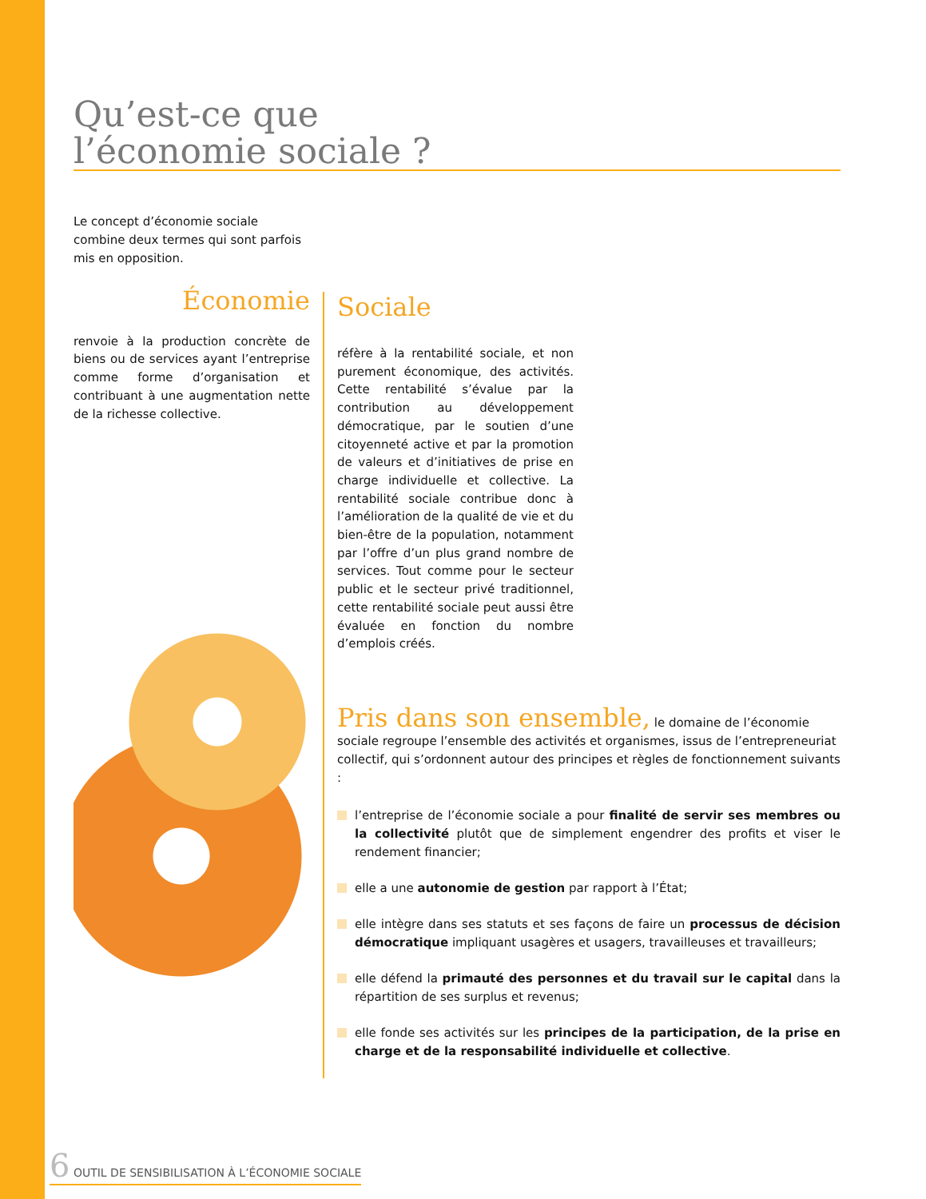Qu’est-ce que
l’économie sociale ?
Le concept d’économie sociale combine deux termes qui sont parfois mis en opposition.
Économie
renvoie à la production concrète de biens ou de services ayant l’entreprise comme forme d’organisation et contribuant à une augmentation nette de la richesse collective.
Sociale
réfère à la rentabilité sociale, et non purement économique, des activités. Cette rentabilité s’évalue par la contribution au développement démocratique, par le soutien d’une citoyenneté active et par la promotion de valeurs et d’initiatives de prise en charge individuelle et collective. La rentabilité sociale contribue donc à l’amélioration de la qualité de vie et du bien-être de la population, notamment par l’offre d’un plus grand nombre de services. Tout comme pour le secteur public et le secteur privé traditionnel, cette rentabilité sociale peut aussi être évaluée en fonction du nombre d’emplois créés.
Pris dans son ensemble, le domaine de l’économie sociale regroupe l’ensemble des activités et organismes, issus de l’entrepreneuriat collectif, qui s’ordonnent autour des principes et règles de fonctionnement suivants :
l’entreprise de l’économie sociale a pour finalité de servir ses membres ou la collectivité plutôt que de simplement engendrer des profits et viser le rendement financier;
elle a une autonomie de gestion par rapport à l’État;
elle intègre dans ses statuts et ses façons de faire un processus de décision démocratique impliquant usagères et usagers, travailleuses et travailleurs;
elle défend la primauté des personnes et du travail sur le capital dans la répartition de ses surplus et revenus;
elle fonde ses activités sur les principes de la participation, de la prise en charge et de la responsabilité individuelle et collective.
6 OUTIL DE SENSIBILISATION À L’ÉCONOMIE SOCIALE